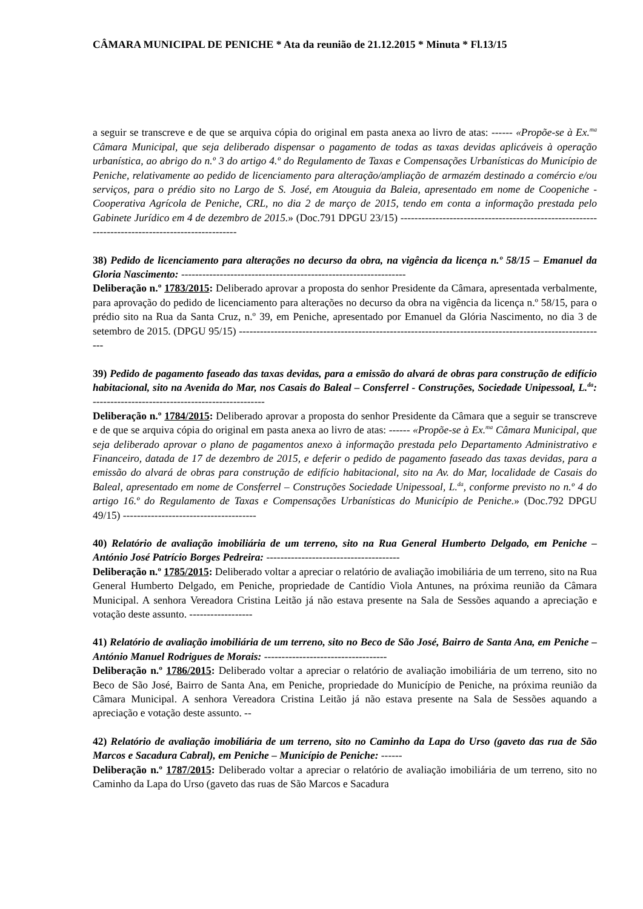CÂMARA MUNICIPAL DE PENICHE * Ata da reunião de 21.12.2015 * Minuta * Fl.13/15
a seguir se transcreve e de que se arquiva cópia do original em pasta anexa ao livro de atas: ------ «Propõe-se à Ex.<sup>ma</sup> Câmara Municipal, que seja deliberado dispensar o pagamento de todas as taxas devidas aplicáveis à operação urbanística, ao abrigo do n.º 3 do artigo 4.º do Regulamento de Taxas e Compensações Urbanísticas do Município de Peniche, relativamente ao pedido de licenciamento para alteração/ampliação de armazém destinado a comércio e/ou serviços, para o prédio sito no Largo de S. José, em Atouguia da Baleia, apresentado em nome de Coopeniche - Cooperativa Agrícola de Peniche, CRL, no dia 2 de março de 2015, tendo em conta a informação prestada pelo Gabinete Jurídico em 4 de dezembro de 2015.» (Doc.791 DPGU 23/15) -------------------------------------------------------------------------------------------------
38) Pedido de licenciamento para alterações no decurso da obra, na vigência da licença n.º 58/15 – Emanuel da Gloria Nascimento: ----------------------------------------------------------------
Deliberação n.º 1783/2015: Deliberado aprovar a proposta do senhor Presidente da Câmara, apresentada verbalmente, para aprovação do pedido de licenciamento para alterações no decurso da obra na vigência da licença n.º 58/15, para o prédio sito na Rua da Santa Cruz, n.º 39, em Peniche, apresentado por Emanuel da Glória Nascimento, no dia 3 de setembro de 2015. (DPGU 95/15) ---------------------------------------------------------------------------------------------------------
39) Pedido de pagamento faseado das taxas devidas, para a emissão do alvará de obras para construção de edifício habitacional, sito na Avenida do Mar, nos Casais do Baleal – Consferrel - Construções, Sociedade Unipessoal, L.<sup>da</sup>: -------------------------------------------------
Deliberação n.º 1784/2015: Deliberado aprovar a proposta do senhor Presidente da Câmara que a seguir se transcreve e de que se arquiva cópia do original em pasta anexa ao livro de atas: ------ «Propõe-se à Ex.<sup>ma</sup> Câmara Municipal, que seja deliberado aprovar o plano de pagamentos anexo à informação prestada pelo Departamento Administrativo e Financeiro, datada de 17 de dezembro de 2015, e deferir o pedido de pagamento faseado das taxas devidas, para a emissão do alvará de obras para construção de edifício habitacional, sito na Av. do Mar, localidade de Casais do Baleal, apresentado em nome de Consferrel – Construções Sociedade Unipessoal, L.<sup>da</sup>, conforme previsto no n.º 4 do artigo 16.º do Regulamento de Taxas e Compensações Urbanísticas do Município de Peniche.» (Doc.792 DPGU 49/15) --------------------------------------
40) Relatório de avaliação imobiliária de um terreno, sito na Rua General Humberto Delgado, em Peniche – António José Patrício Borges Pedreira: --------------------------------------
Deliberação n.º 1785/2015: Deliberado voltar a apreciar o relatório de avaliação imobiliária de um terreno, sito na Rua General Humberto Delgado, em Peniche, propriedade de Cantídio Viola Antunes, na próxima reunião da Câmara Municipal. A senhora Vereadora Cristina Leitão já não estava presente na Sala de Sessões aquando a apreciação e votação deste assunto. ------------------
41) Relatório de avaliação imobiliária de um terreno, sito no Beco de São José, Bairro de Santa Ana, em Peniche – António Manuel Rodrigues de Morais: -----------------------------------
Deliberação n.º 1786/2015: Deliberado voltar a apreciar o relatório de avaliação imobiliária de um terreno, sito no Beco de São José, Bairro de Santa Ana, em Peniche, propriedade do Município de Peniche, na próxima reunião da Câmara Municipal. A senhora Vereadora Cristina Leitão já não estava presente na Sala de Sessões aquando a apreciação e votação deste assunto. --
42) Relatório de avaliação imobiliária de um terreno, sito no Caminho da Lapa do Urso (gaveto das rua de São Marcos e Sacadura Cabral), em Peniche – Município de Peniche: ------
Deliberação n.º 1787/2015: Deliberado voltar a apreciar o relatório de avaliação imobiliária de um terreno, sito no Caminho da Lapa do Urso (gaveto das ruas de São Marcos e Sacadura